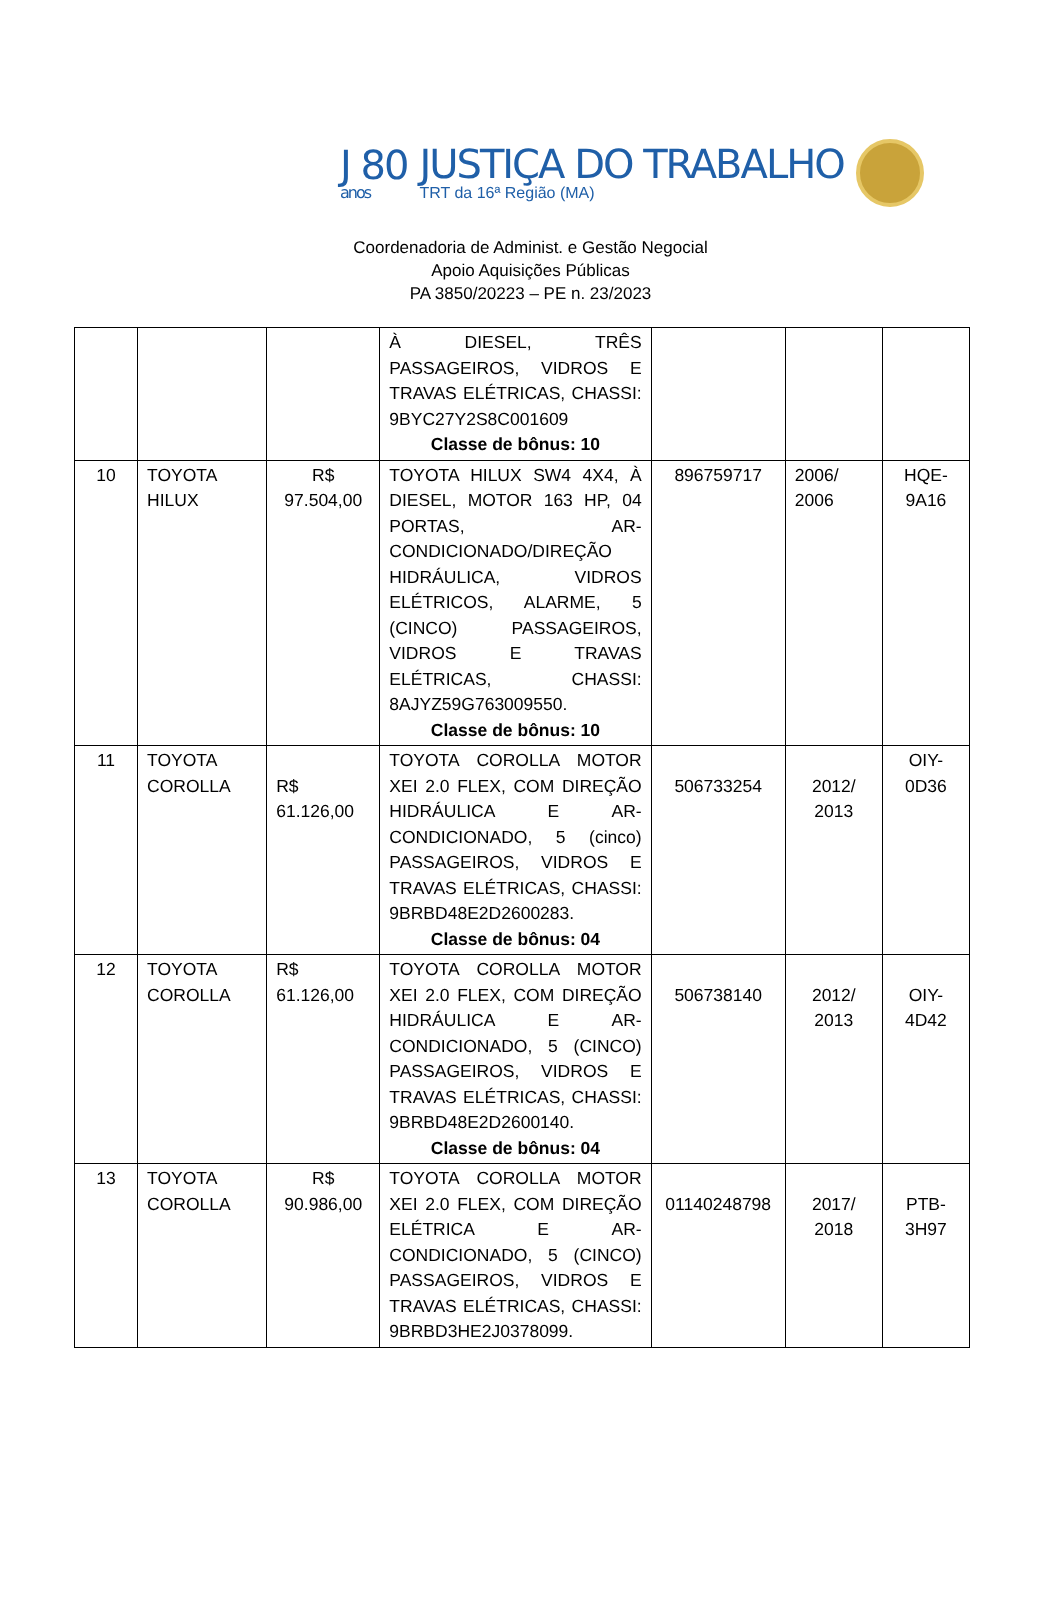J 80
anos
JUSTIÇA DO TRABALHO
TRT da 16ª Região (MA)
Coordenadoria de Administ. e Gestão Negocial
Apoio Aquisições Públicas
PA 3850/20223 – PE n. 23/2023
| | | | À DIESEL, TRÊS PASSAGEIROS, VIDROS E TRAVAS ELÉTRICAS, CHASSI: 9BYC27Y2S8C001609 Classe de bônus: 10 | | | |
| 10 | TOYOTA HILUX | R$ 97.504,00 | TOYOTA HILUX SW4 4X4, À DIESEL, MOTOR 163 HP, 04 PORTAS, AR-CONDICIONADO/DIREÇÃO HIDRÁULICA, VIDROS ELÉTRICOS, ALARME, 5 (CINCO) PASSAGEIROS, VIDROS E TRAVAS ELÉTRICAS, CHASSI: 8AJYZ59G763009550. Classe de bônus: 10 | 896759717 | 2006/ 2006 | HQE-9A16 |
| 11 | TOYOTA COROLLA | R$ 61.126,00 | TOYOTA COROLLA MOTOR XEI 2.0 FLEX, COM DIREÇÃO HIDRÁULICA E AR-CONDICIONADO, 5 (cinco) PASSAGEIROS, VIDROS E TRAVAS ELÉTRICAS, CHASSI: 9BRBD48E2D2600283. Classe de bônus: 04 | 506733254 | 2012/ 2013 | OIY-0D36 |
| 12 | TOYOTA COROLLA | R$ 61.126,00 | TOYOTA COROLLA MOTOR XEI 2.0 FLEX, COM DIREÇÃO HIDRÁULICA E AR-CONDICIONADO, 5 (CINCO) PASSAGEIROS, VIDROS E TRAVAS ELÉTRICAS, CHASSI: 9BRBD48E2D2600140. Classe de bônus: 04 | 506738140 | 2012/ 2013 | OIY-4D42 |
| 13 | TOYOTA COROLLA | R$ 90.986,00 | TOYOTA COROLLA MOTOR XEI 2.0 FLEX, COM DIREÇÃO ELÉTRICA E AR-CONDICIONADO, 5 (CINCO) PASSAGEIROS, VIDROS E TRAVAS ELÉTRICAS, CHASSI: 9BRBD3HE2J0378099. | 01140248798 | 2017/ 2018 | PTB-3H97 |